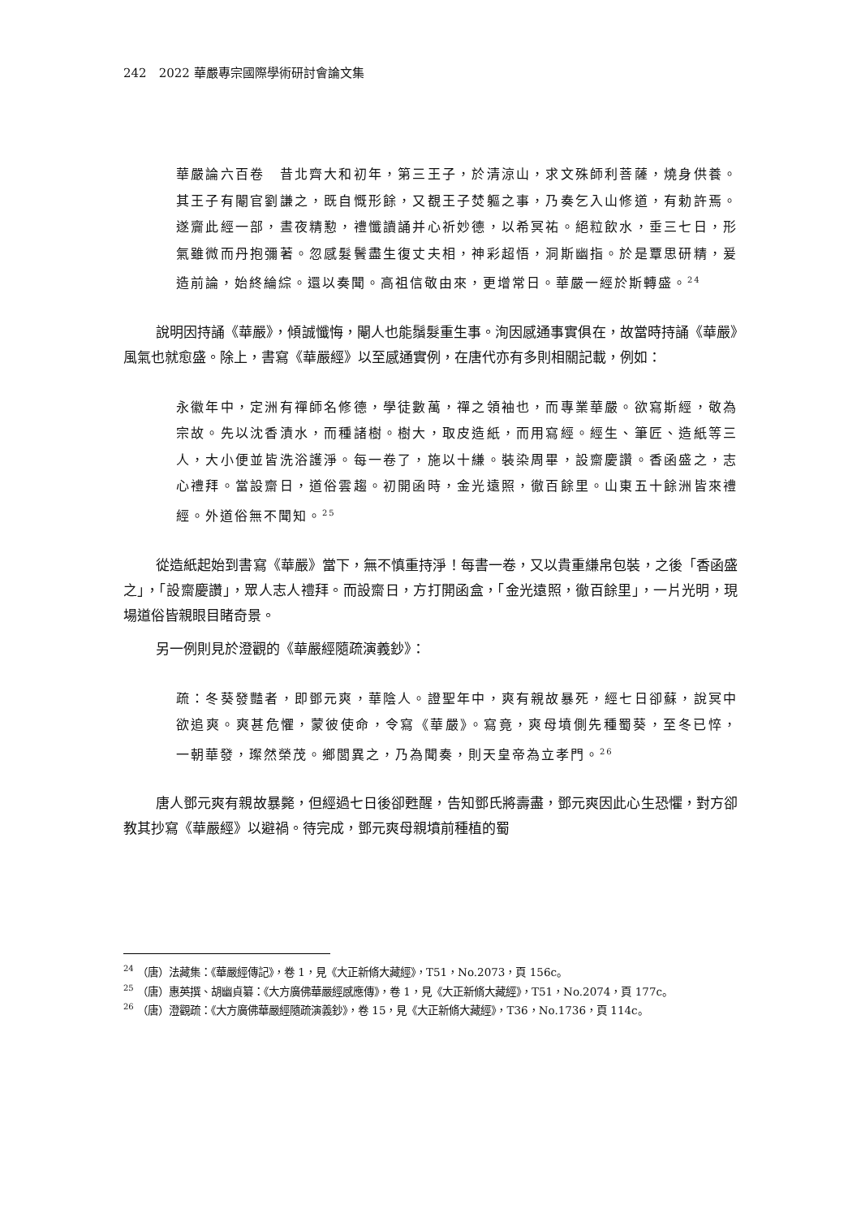242　2022 華嚴專宗國際學術研討會論文集
華嚴論六百卷　昔北齊大和初年，第三王子，於清涼山，求文殊師利菩薩，燒身供養。其王子有閹官劉謙之，既自慨形餘，又覩王子焚軀之事，乃奏乞入山修道，有勅許焉。遂齎此經一部，晝夜精懃，禮懺讀誦并心祈妙德，以希冥祐。絕粒飲水，垂三七日，形氣雖微而丹抱彌著。忽感髮鬢盡生復丈夫相，神彩超悟，洞斯幽指。於是覃思研精，爰造前論，始終綸綜。還以奏聞。高祖信敬由來，更增常日。華嚴一經於斯轉盛。<sup>24</sup>
說明因持誦《華嚴》，傾誠懺悔，閹人也能鬚髮重生事。洵因感通事實俱在，故當時持誦《華嚴》風氣也就愈盛。除上，書寫《華嚴經》以至感通實例，在唐代亦有多則相關記載，例如：
永徽年中，定洲有禪師名修德，學徒數萬，禪之領袖也，而專業華嚴。欲寫斯經，敬為宗故。先以沈香漬水，而種諸樹。樹大，取皮造紙，而用寫經。經生、筆匠、造紙等三人，大小便並皆洗浴護淨。每一卷了，施以十縑。裝染周畢，設齋慶讚。香函盛之，志心禮拜。當設齋日，道俗雲趨。初開函時，金光遠照，徹百餘里。山東五十餘洲皆來禮經。外道俗無不聞知。<sup>25</sup>
從造紙起始到書寫《華嚴》當下，無不慎重持淨！每書一卷，又以貴重縑帛包裝，之後「香函盛之」，「設齋慶讚」，眾人志人禮拜。而設齋日，方打開函盒，「金光遠照，徹百餘里」，一片光明，現場道俗皆親眼目睹奇景。
另一例則見於澄觀的《華嚴經隨疏演義鈔》：
疏：冬葵發豔者，即鄧元爽，華陰人。證聖年中，爽有親故暴死，經七日卻蘇，說冥中欲追爽。爽甚危懼，蒙彼使命，令寫《華嚴》。寫竟，爽母墳側先種蜀葵，至冬已悴，一朝華發，璨然榮茂。鄉閭異之，乃為聞奏，則天皇帝為立孝門。<sup>26</sup>
唐人鄧元爽有親故暴斃，但經過七日後卻甦醒，告知鄧氏將壽盡，鄧元爽因此心生恐懼，對方卻教其抄寫《華嚴經》以避禍。待完成，鄧元爽母親墳前種植的蜀
<sup>24</sup> （唐）法藏集：《華嚴經傳記》，卷 1，見《大正新脩大藏經》，T51，No.2073，頁 156c。
<sup>25</sup> （唐）惠英撰、胡幽貞纂：《大方廣佛華嚴經感應傳》，卷 1，見《大正新脩大藏經》，T51，No.2074，頁 177c。
<sup>26</sup> （唐）澄觀疏：《大方廣佛華嚴經隨疏演義鈔》，卷 15，見《大正新脩大藏經》，T36，No.1736，頁 114c。